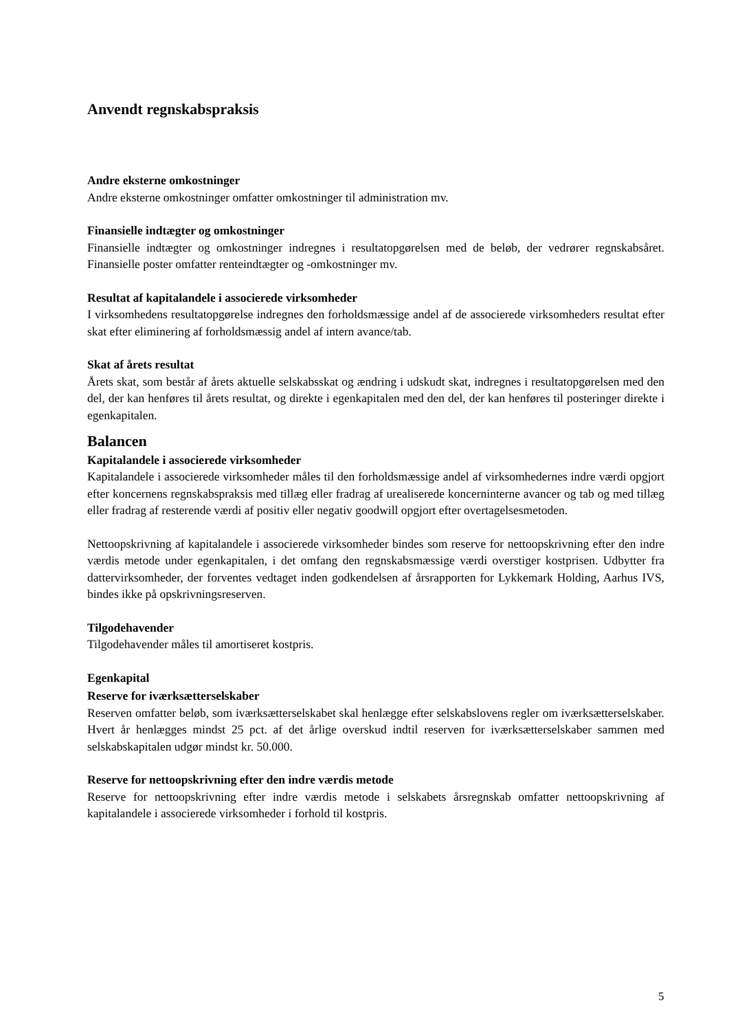Anvendt regnskabspraksis
Andre eksterne omkostninger
Andre eksterne omkostninger omfatter omkostninger til administration mv.
Finansielle indtægter og omkostninger
Finansielle indtægter og omkostninger indregnes i resultatopgørelsen med de beløb, der vedrører regnskabsåret. Finansielle poster omfatter renteindtægter og -omkostninger mv.
Resultat af kapitalandele i associerede virksomheder
I virksomhedens resultatopgørelse indregnes den forholdsmæssige andel af de associerede virksomheders resultat efter skat efter eliminering af forholdsmæssig andel af intern avance/tab.
Skat af årets resultat
Årets skat, som består af årets aktuelle selskabsskat og ændring i udskudt skat, indregnes i resultatopgørelsen med den del, der kan henføres til årets resultat, og direkte i egenkapitalen med den del, der kan henføres til posteringer direkte i egenkapitalen.
Balancen
Kapitalandele i associerede virksomheder
Kapitalandele i associerede virksomheder måles til den forholdsmæssige andel af virksomhedernes indre værdi opgjort efter koncernens regnskabspraksis med tillæg eller fradrag af urealiserede koncerninterne avancer og tab og med tillæg eller fradrag af resterende værdi af positiv eller negativ goodwill opgjort efter overtagelsesmetoden.
Nettoopskrivning af kapitalandele i associerede virksomheder bindes som reserve for nettoopskrivning efter den indre værdis metode under egenkapitalen, i det omfang den regnskabsmæssige værdi overstiger kostprisen. Udbytter fra dattervirksomheder, der forventes vedtaget inden godkendelsen af årsrapporten for Lykkemark Holding, Aarhus IVS, bindes ikke på opskrivningsreserven.
Tilgodehavender
Tilgodehavender måles til amortiseret kostpris.
Egenkapital
Reserve for iværksætterselskaber
Reserven omfatter beløb, som iværksætterselskabet skal henlægge efter selskabslovens regler om iværksætterselskaber. Hvert år henlægges mindst 25 pct. af det årlige overskud indtil reserven for iværksætterselskaber sammen med selskabskapitalen udgør mindst kr. 50.000.
Reserve for nettoopskrivning efter den indre værdis metode
Reserve for nettoopskrivning efter indre værdis metode i selskabets årsregnskab omfatter nettoopskrivning af kapitalandele i associerede virksomheder i forhold til kostpris.
5